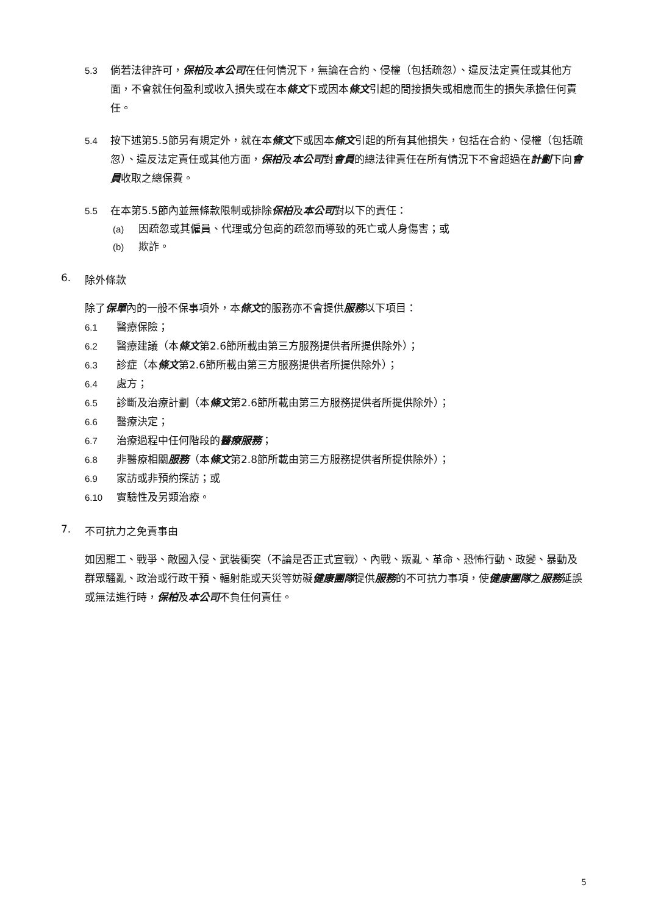5.3 倘若法律許可，保柏及本公司在任何情況下，無論在合約、侵權（包括疏忽）、違反法定責任或其他方面，不會就任何盈利或收入損失或在本條文下或因本條文引起的間接損失或相應而生的損失承擔任何責任。
5.4 按下述第5.5節另有規定外，就在本條文下或因本條文引起的所有其他損失，包括在合約、侵權（包括疏忽）、違反法定責任或其他方面，保柏及本公司對會員的總法律責任在所有情況下不會超過在計劃下向會員收取之總保費。
5.5 在本第5.5節內並無條款限制或排除保柏及本公司對以下的責任：
(a) 因疏忽或其僱員、代理或分包商的疏忽而導致的死亡或人身傷害；或
(b) 欺詐。
6. 除外條款
除了保單內的一般不保事項外，本條文的服務亦不會提供服務以下項目：
6.1 醫療保險；
6.2 醫療建議（本條文第2.6節所載由第三方服務提供者所提供除外）；
6.3 診症（本條文第2.6節所載由第三方服務提供者所提供除外）；
6.4 處方；
6.5 診斷及治療計劃（本條文第2.6節所載由第三方服務提供者所提供除外）；
6.6 醫療決定；
6.7 治療過程中任何階段的醫療服務；
6.8 非醫療相關服務（本條文第2.8節所載由第三方服務提供者所提供除外）；
6.9 家訪或非預約探訪；或
6.10 實驗性及另類治療。
7. 不可抗力之免責事由
如因罷工、戰爭、敵國入侵、武裝衝突（不論是否正式宣戰）、內戰、叛亂、革命、恐怖行動、政變、暴動及群眾騷亂、政治或行政干預、輻射能或天災等妨礙健康團隊提供服務的不可抗力事項，使健康團隊之服務延誤或無法進行時，保柏及本公司不負任何責任。
5